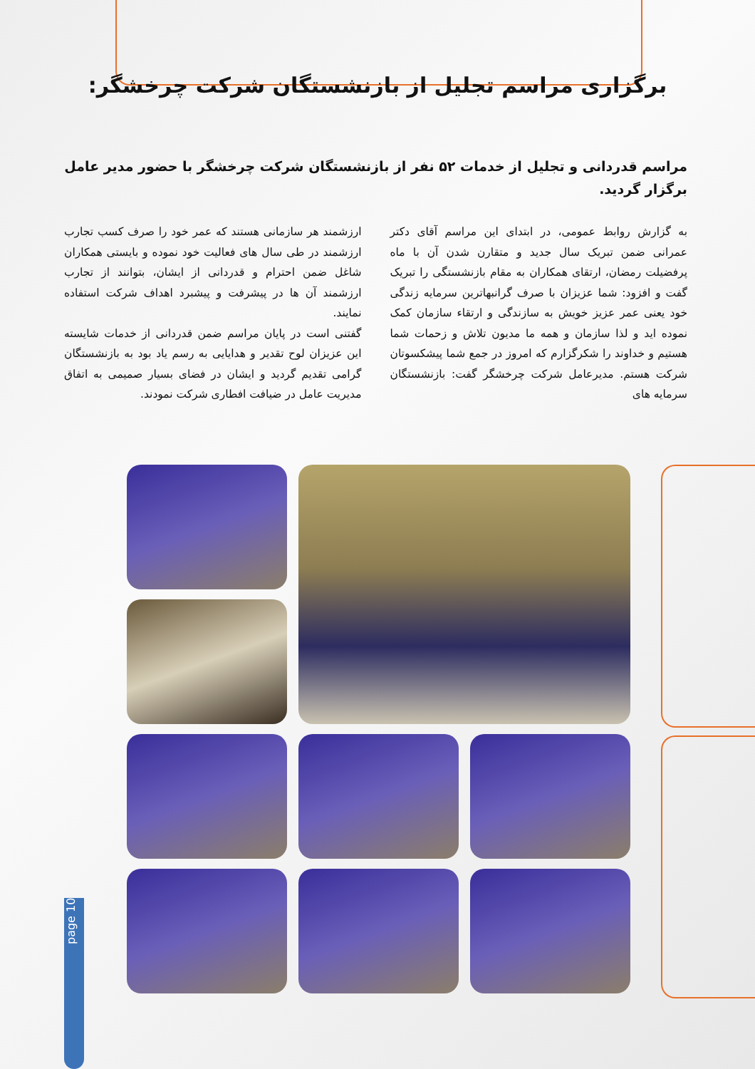برگزاری مراسم تجلیل از بازنشستگان شرکت چرخشگر:
مراسم قدردانی و تجلیل از خدمات ۵۲ نفر از بازنشستگان شرکت چرخشگر با حضور مدیر عامل برگزار گردید.
به گزارش روابط عمومی، در ابتدای این مراسم آقای دکتر عمرانی ضمن تبریک سال جدید و متقارن شدن آن با ماه پرفضیلت رمضان، ارتقای همکاران به مقام بازنشستگی را تبریک گفت و افزود: شما عزیزان با صرف گرانبهاترین سرمایه زندگی خود یعنی عمر عزیز خویش به سازندگی و ارتقاء سازمان کمک نموده اید و لذا سازمان و همه ما مدیون تلاش و زحمات شما هستیم و خداوند را شکرگزارم که امروز در جمع شما پیشکسوتان شرکت هستم. مدیرعامل شرکت چرخشگر گفت: بازنشستگان سرمایه های
ارزشمند هر سازمانی هستند که عمر خود را صرف کسب تجارب ارزشمند در طی سال های فعالیت خود نموده و بایستی همکاران شاغل ضمن احترام و قدردانی از ایشان، بتوانند از تجارب ارزشمند آن ها در پیشرفت و پیشبرد اهداف شرکت استفاده نمایند.
گفتنی است در پایان مراسم ضمن قدردانی از خدمات شایسته این عزیزان لوح تقدیر و هدایایی به رسم یاد بود به بازنشستگان گرامی تقدیم گردید و ایشان در فضای بسیار صمیمی به اتفاق مدیریت عامل در ضیافت افطاری شرکت نمودند.
page 10